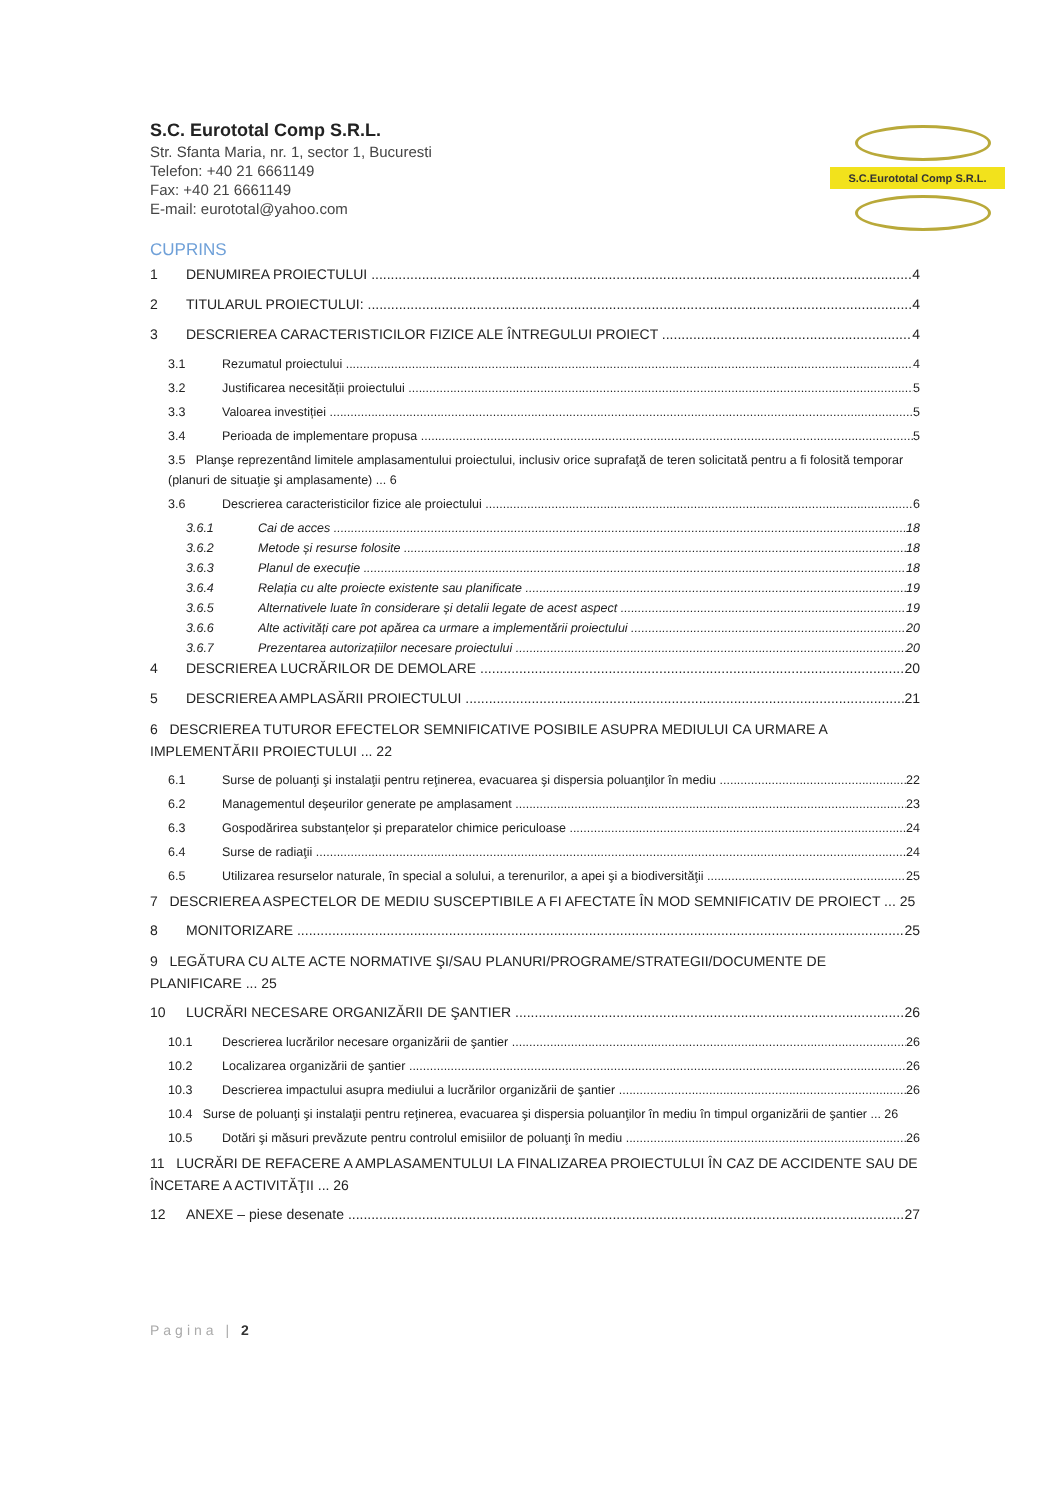S.C. Eurototal Comp S.R.L.
Str. Sfanta Maria, nr. 1, sector 1, Bucuresti
Telefon: +40 21 6661149
Fax: +40 21 6661149
E-mail: eurototal@yahoo.com
S.C.Eurototal Comp S.R.L.
CUPRINS
1 DENUMIREA PROIECTULUI 4
2 TITULARUL PROIECTULUI: 4
3 DESCRIEREA CARACTERISTICILOR FIZICE ALE ÎNTREGULUI PROIECT 4
3.1 Rezumatul proiectului 4
3.2 Justificarea necesității proiectului 5
3.3 Valoarea investiției 5
3.4 Perioada de implementare propusa 5
3.5 Planşe reprezentând limitele amplasamentului proiectului, inclusiv orice suprafaţă de teren solicitată pentru a fi folosită temporar (planuri de situaţie şi amplasamente) ... 6
3.6 Descrierea caracteristicilor fizice ale proiectului 6
3.6.1 Cai de acces 18
3.6.2 Metode și resurse folosite 18
3.6.3 Planul de execuție 18
3.6.4 Relația cu alte proiecte existente sau planificate 19
3.6.5 Alternativele luate în considerare și detalii legate de acest aspect 19
3.6.6 Alte activități care pot apărea ca urmare a implementării proiectului 20
3.6.7 Prezentarea autorizațiilor necesare proiectului 20
4 DESCRIEREA LUCRĂRILOR DE DEMOLARE 20
5 DESCRIEREA AMPLASĂRII PROIECTULUI 21
6 DESCRIEREA TUTUROR EFECTELOR SEMNIFICATIVE POSIBILE ASUPRA MEDIULUI CA URMARE A IMPLEMENTĂRII PROIECTULUI ... 22
6.1 Surse de poluanţi şi instalaţii pentru reţinerea, evacuarea şi dispersia poluanţilor în mediu 22
6.2 Managementul deșeurilor generate pe amplasament 23
6.3 Gospodărirea substanțelor și preparatelor chimice periculoase 24
6.4 Surse de radiaţii 24
6.5 Utilizarea resurselor naturale, în special a solului, a terenurilor, a apei şi a biodiversităţii 25
7 DESCRIEREA ASPECTELOR DE MEDIU SUSCEPTIBILE A FI AFECTATE ÎN MOD SEMNIFICATIV DE PROIECT ... 25
8 MONITORIZARE 25
9 LEGĂTURA CU ALTE ACTE NORMATIVE ŞI/SAU PLANURI/PROGRAME/STRATEGII/DOCUMENTE DE PLANIFICARE ... 25
10 LUCRĂRI NECESARE ORGANIZĂRII DE ŞANTIER 26
10.1 Descrierea lucrărilor necesare organizării de şantier 26
10.2 Localizarea organizării de şantier 26
10.3 Descrierea impactului asupra mediului a lucrărilor organizării de şantier 26
10.4 Surse de poluanţi şi instalaţii pentru reţinerea, evacuarea şi dispersia poluanţilor în mediu în timpul organizării de şantier ... 26
10.5 Dotări şi măsuri prevăzute pentru controlul emisiilor de poluanţi în mediu 26
11 LUCRĂRI DE REFACERE A AMPLASAMENTULUI LA FINALIZAREA PROIECTULUI ÎN CAZ DE ACCIDENTE SAU DE ÎNCETARE A ACTIVITĂŢII ... 26
12 ANEXE – piese desenate 27
Pagina | 2